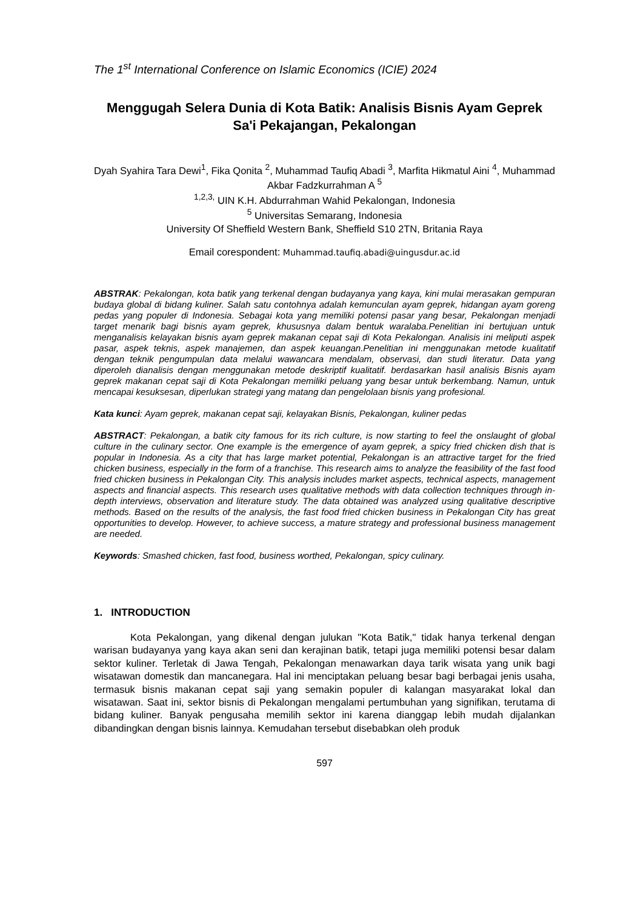The 1<sup>st</sup> International Conference on Islamic Economics (ICIE) 2024
Menggugah Selera Dunia di Kota Batik: Analisis Bisnis Ayam Geprek Sa'i Pekajangan, Pekalongan
Dyah Syahira Tara Dewi<sup>1</sup>, Fika Qonita <sup>2</sup>, Muhammad Taufiq Abadi <sup>3</sup>, Marfita Hikmatul Aini <sup>4</sup>, Muhammad Akbar Fadzkurrahman A <sup>5</sup>
<sup>1,2,3,</sup> UIN K.H. Abdurrahman Wahid Pekalongan, Indonesia
<sup>5</sup> Universitas Semarang, Indonesia
University Of Sheffield Western Bank, Sheffield S10 2TN, Britania Raya
Email corespondent: Muhammad.taufiq.abadi@uingusdur.ac.id
ABSTRAK: Pekalongan, kota batik yang terkenal dengan budayanya yang kaya, kini mulai merasakan gempuran budaya global di bidang kuliner. Salah satu contohnya adalah kemunculan ayam geprek, hidangan ayam goreng pedas yang populer di Indonesia. Sebagai kota yang memiliki potensi pasar yang besar, Pekalongan menjadi target menarik bagi bisnis ayam geprek, khususnya dalam bentuk waralaba.Penelitian ini bertujuan untuk menganalisis kelayakan bisnis ayam geprek makanan cepat saji di Kota Pekalongan. Analisis ini meliputi aspek pasar, aspek teknis, aspek manajemen, dan aspek keuangan.Penelitian ini menggunakan metode kualitatif dengan teknik pengumpulan data melalui wawancara mendalam, observasi, dan studi literatur. Data yang diperoleh dianalisis dengan menggunakan metode deskriptif kualitatif. berdasarkan hasil analisis Bisnis ayam geprek makanan cepat saji di Kota Pekalongan memiliki peluang yang besar untuk berkembang. Namun, untuk mencapai kesuksesan, diperlukan strategi yang matang dan pengelolaan bisnis yang profesional.
Kata kunci: Ayam geprek, makanan cepat saji, kelayakan Bisnis, Pekalongan, kuliner pedas
ABSTRACT: Pekalongan, a batik city famous for its rich culture, is now starting to feel the onslaught of global culture in the culinary sector. One example is the emergence of ayam geprek, a spicy fried chicken dish that is popular in Indonesia. As a city that has large market potential, Pekalongan is an attractive target for the fried chicken business, especially in the form of a franchise. This research aims to analyze the feasibility of the fast food fried chicken business in Pekalongan City. This analysis includes market aspects, technical aspects, management aspects and financial aspects. This research uses qualitative methods with data collection techniques through in-depth interviews, observation and literature study. The data obtained was analyzed using qualitative descriptive methods. Based on the results of the analysis, the fast food fried chicken business in Pekalongan City has great opportunities to develop. However, to achieve success, a mature strategy and professional business management are needed.
Keywords: Smashed chicken, fast food, business worthed, Pekalongan, spicy culinary.
1. INTRODUCTION
Kota Pekalongan, yang dikenal dengan julukan "Kota Batik," tidak hanya terkenal dengan warisan budayanya yang kaya akan seni dan kerajinan batik, tetapi juga memiliki potensi besar dalam sektor kuliner. Terletak di Jawa Tengah, Pekalongan menawarkan daya tarik wisata yang unik bagi wisatawan domestik dan mancanegara. Hal ini menciptakan peluang besar bagi berbagai jenis usaha, termasuk bisnis makanan cepat saji yang semakin populer di kalangan masyarakat lokal dan wisatawan. Saat ini, sektor bisnis di Pekalongan mengalami pertumbuhan yang signifikan, terutama di bidang kuliner. Banyak pengusaha memilih sektor ini karena dianggap lebih mudah dijalankan dibandingkan dengan bisnis lainnya. Kemudahan tersebut disebabkan oleh produk
597